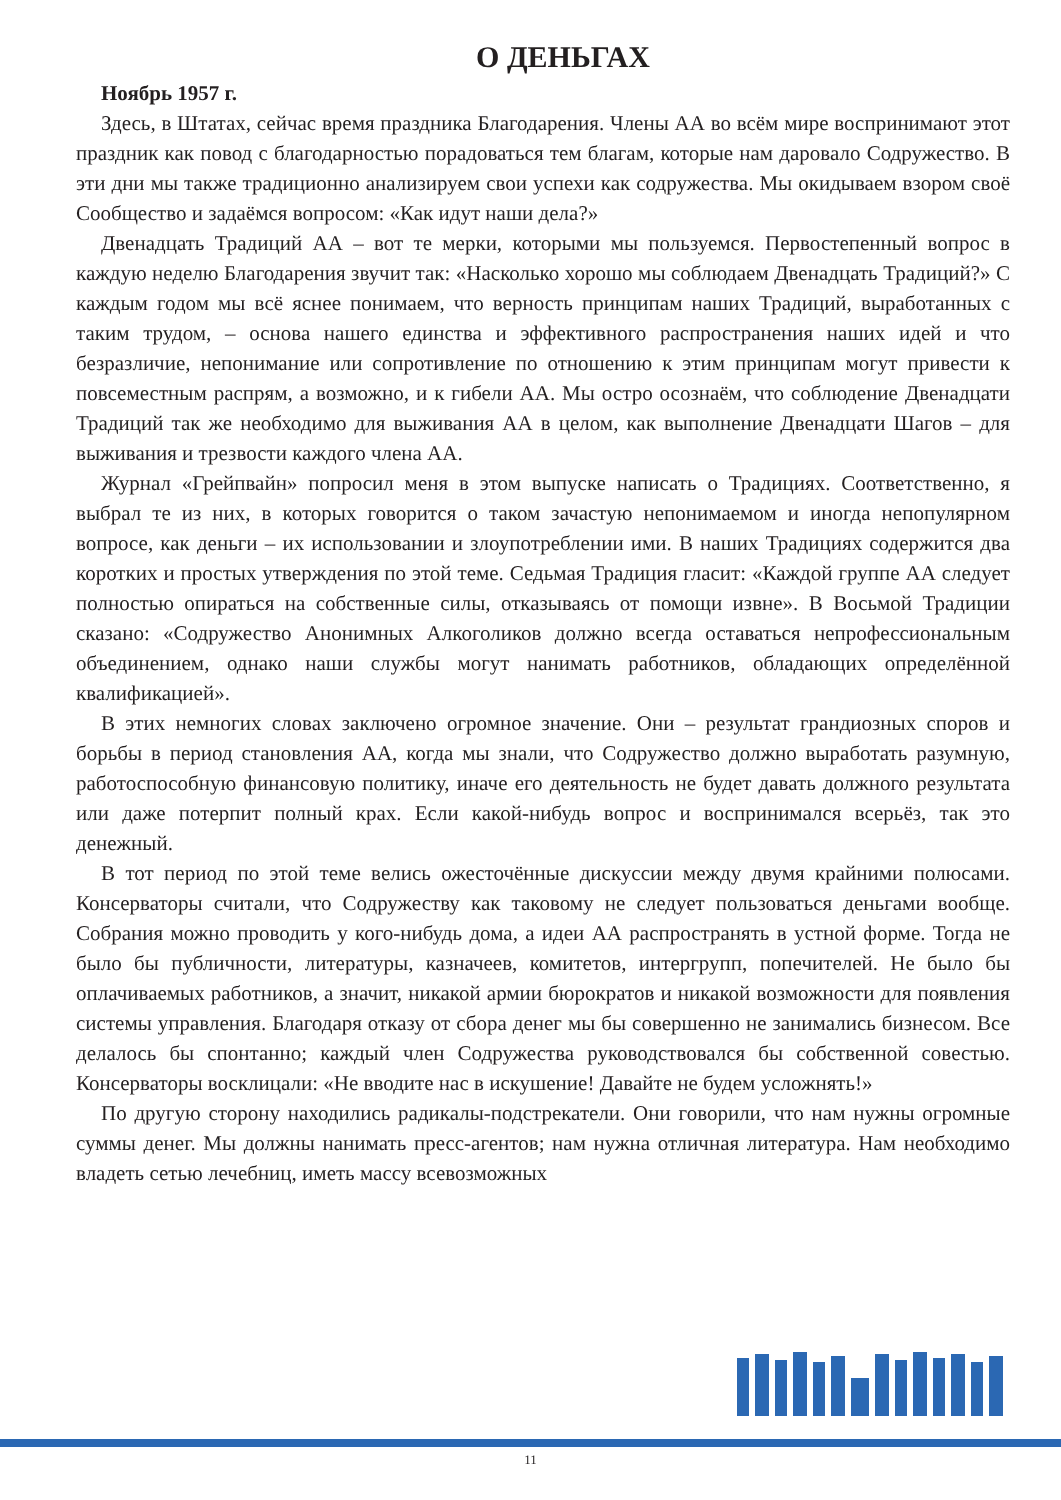О ДЕНЬГАХ
Ноябрь 1957 г.
Здесь, в Штатах, сейчас время праздника Благодарения. Члены АА во всём мире воспринимают этот праздник как повод с благодарностью порадоваться тем благам, которые нам даровало Содружество. В эти дни мы также традиционно анализируем свои успехи как содружества. Мы окидываем взором своё Сообщество и задаёмся вопросом: «Как идут наши дела?»
Двенадцать Традиций АА – вот те мерки, которыми мы пользуемся. Первостепенный вопрос в каждую неделю Благодарения звучит так: «Насколько хорошо мы соблюдаем Двенадцать Традиций?» С каждым годом мы всё яснее понимаем, что верность принципам наших Традиций, выработанных с таким трудом, – основа нашего единства и эффективного распространения наших идей и что безразличие, непонимание или сопротивление по отношению к этим принципам могут привести к повсеместным распрям, а возможно, и к гибели АА. Мы остро осознаём, что соблюдение Двенадцати Традиций так же необходимо для выживания АА в целом, как выполнение Двенадцати Шагов – для выживания и трезвости каждого члена АА.
Журнал «Грейпвайн» попросил меня в этом выпуске написать о Традициях. Соответственно, я выбрал те из них, в которых говорится о таком зачастую непонимаемом и иногда непопулярном вопросе, как деньги – их использовании и злоупотреблении ими. В наших Традициях содержится два коротких и простых утверждения по этой теме. Седьмая Традиция гласит: «Каждой группе АА следует полностью опираться на собственные силы, отказываясь от помощи извне». В Восьмой Традиции сказано: «Содружество Анонимных Алкоголиков должно всегда оставаться непрофессиональным объединением, однако наши службы могут нанимать работников, обладающих определённой квалификацией».
В этих немногих словах заключено огромное значение. Они – результат грандиозных споров и борьбы в период становления АА, когда мы знали, что Содружество должно выработать разумную, работоспособную финансовую политику, иначе его деятельность не будет давать должного результата или даже потерпит полный крах. Если какой-нибудь вопрос и воспринимался всерьёз, так это денежный.
В тот период по этой теме велись ожесточённые дискуссии между двумя крайними полюсами. Консерваторы считали, что Содружеству как таковому не следует пользоваться деньгами вообще. Собрания можно проводить у кого-нибудь дома, а идеи АА распространять в устной форме. Тогда не было бы публичности, литературы, казначеев, комитетов, интергрупп, попечителей. Не было бы оплачиваемых работников, а значит, никакой армии бюрократов и никакой возможности для появления системы управления. Благодаря отказу от сбора денег мы бы совершенно не занимались бизнесом. Все делалось бы спонтанно; каждый член Содружества руководствовался бы собственной совестью. Консерваторы восклицали: «Не вводите нас в искушение! Давайте не будем усложнять!»
По другую сторону находились радикалы-подстрекатели. Они говорили, что нам нужны огромные суммы денег. Мы должны нанимать пресс-агентов; нам нужна отличная литература. Нам необходимо владеть сетью лечебниц, иметь массу всевозможных
11